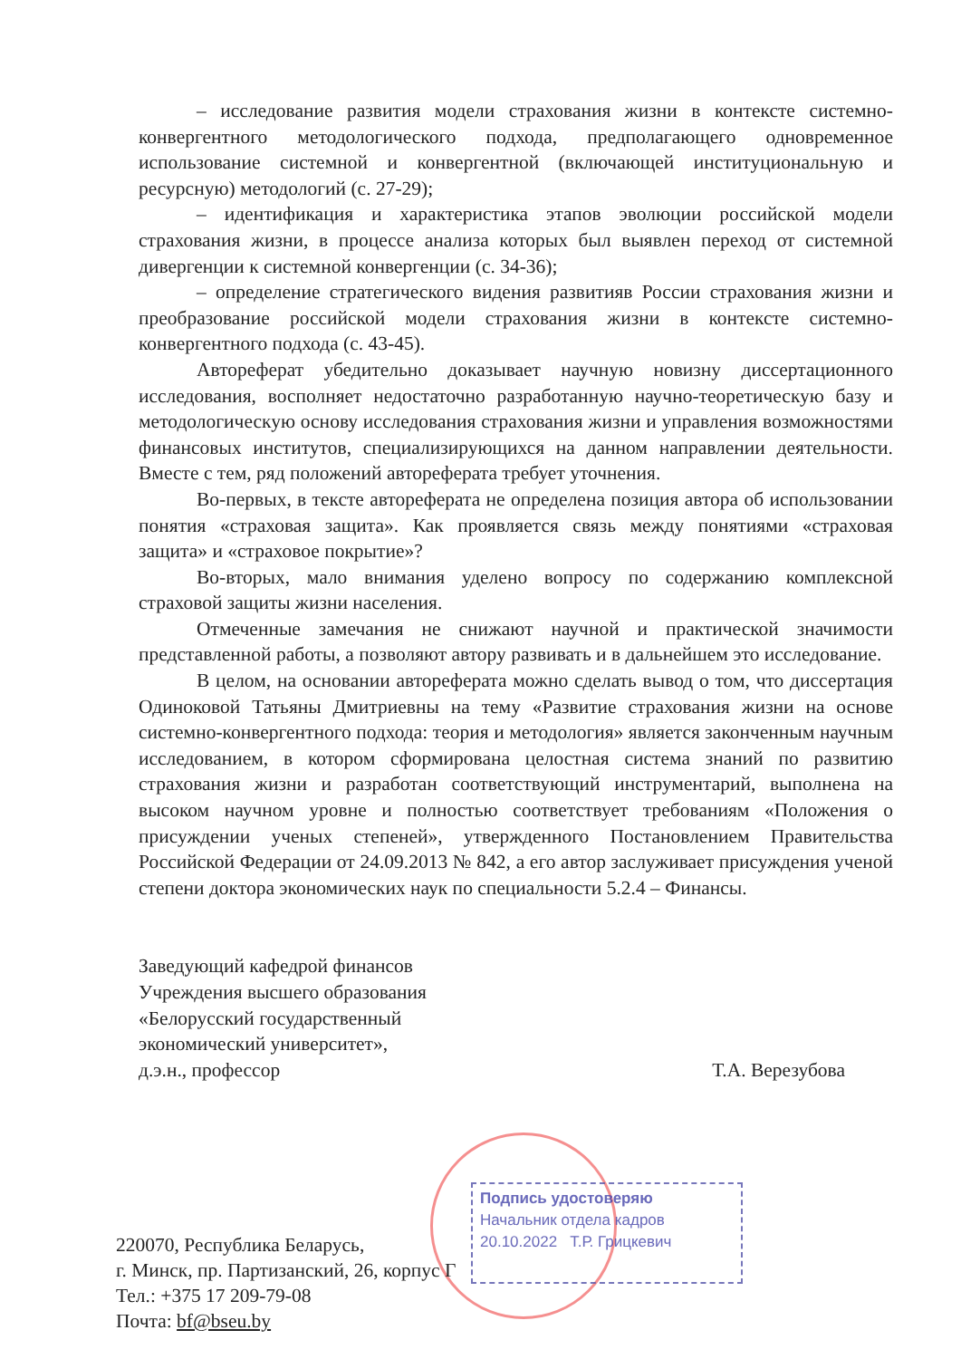– исследование развития модели страхования жизни в контексте системно-конвергентного методологического подхода, предполагающего одновременное использование системной и конвергентной (включающей институциональную и ресурсную) методологий (с. 27-29);
– идентификация и характеристика этапов эволюции российской модели страхования жизни, в процессе анализа которых был выявлен переход от системной дивергенции к системной конвергенции (с. 34-36);
– определение стратегического видения развитияв России страхования жизни и преобразование российской модели страхования жизни в контексте системно-конвергентного подхода (с. 43-45).
Автореферат убедительно доказывает научную новизну диссертационного исследования, восполняет недостаточно разработанную научно-теоретическую базу и методологическую основу исследования страхования жизни и управления возможностями финансовых институтов, специализирующихся на данном направлении деятельности. Вместе с тем, ряд положений автореферата требует уточнения.
Во-первых, в тексте автореферата не определена позиция автора об использовании понятия «страховая защита». Как проявляется связь между понятиями «страховая защита» и «страховое покрытие»?
Во-вторых, мало внимания уделено вопросу по содержанию комплексной страховой защиты жизни населения.
Отмеченные замечания не снижают научной и практической значимости представленной работы, а позволяют автору развивать и в дальнейшем это исследование.
В целом, на основании автореферата можно сделать вывод о том, что диссертация Одиноковой Татьяны Дмитриевны на тему «Развитие страхования жизни на основе системно-конвергентного подхода: теория и методология» является законченным научным исследованием, в котором сформирована целостная система знаний по развитию страхования жизни и разработан соответствующий инструментарий, выполнена на высоком научном уровне и полностью соответствует требованиям «Положения о присуждении ученых степеней», утвержденного Постановлением Правительства Российской Федерации от 24.09.2013 № 842, а его автор заслуживает присуждения ученой степени доктора экономических наук по специальности 5.2.4 – Финансы.
Заведующий кафедрой финансов
Учреждения высшего образования
«Белорусский государственный
экономический университет»,
д.э.н., профессор Т.А. Верезубова
Подпись удостоверяю
Начальник отдела кадров
20.10.2022 Т.Р. Грицкевич
220070, Республика Беларусь,
г. Минск, пр. Партизанский, 26, корпус Г
Тел.: +375 17 209-79-08
Почта: bf@bseu.by